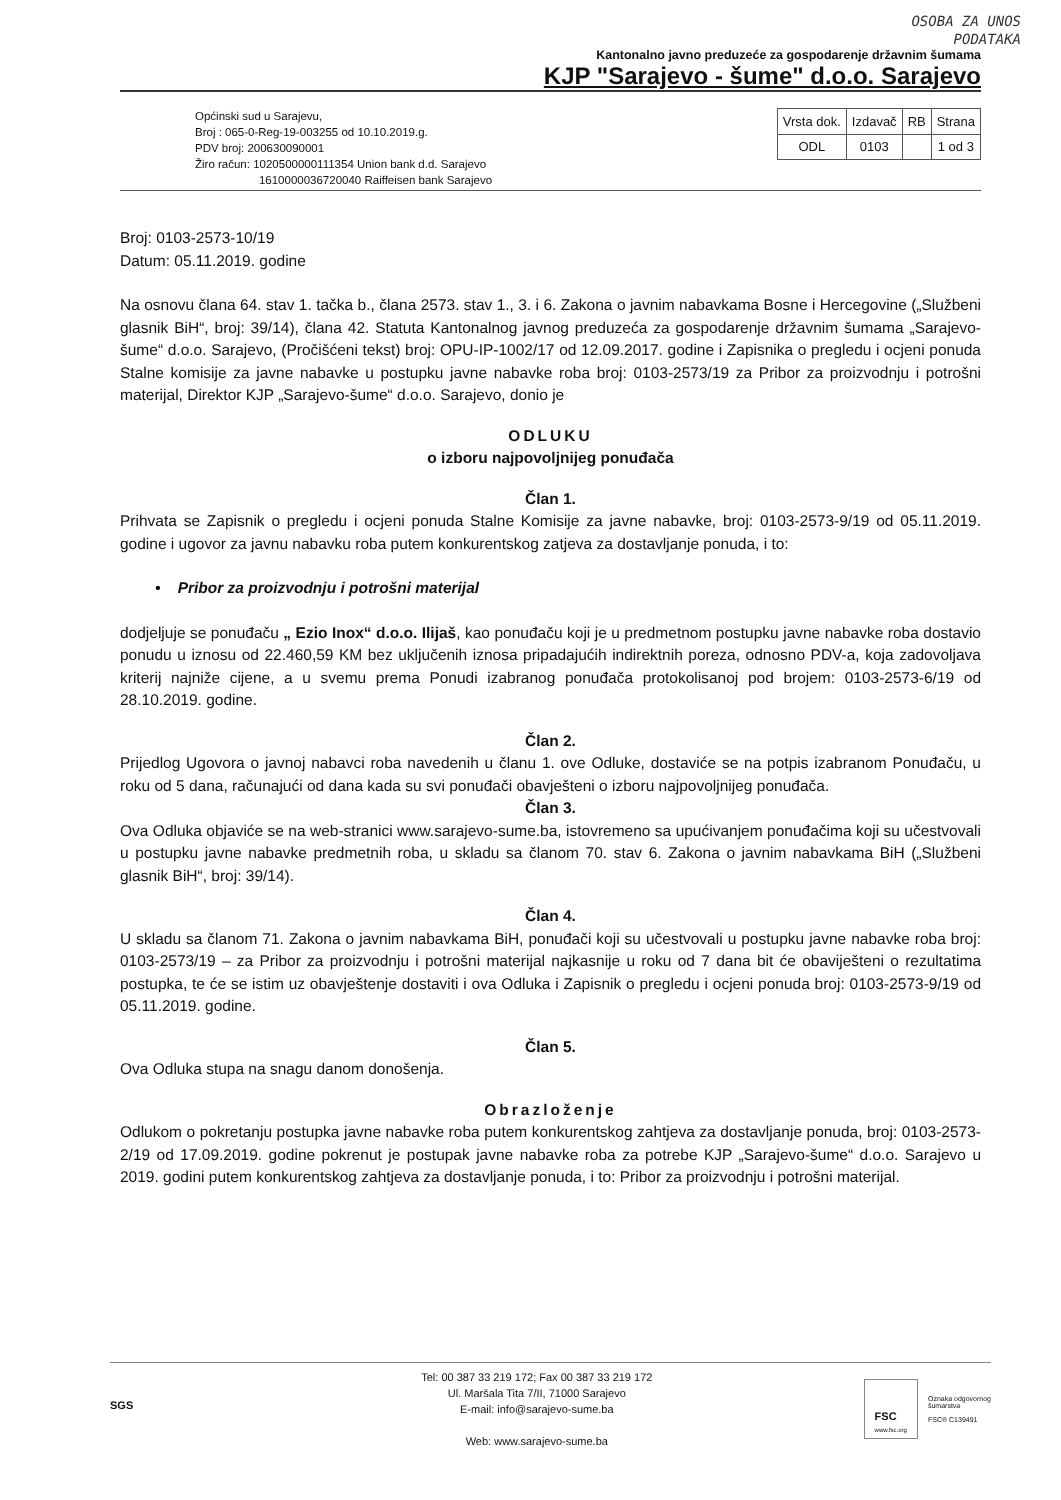OSOBA ZA UNOS
PODATAKA
Kantonalno javno preduzeće za gospodarenje državnim šumama
KJP "Sarajevo - šume" d.o.o. Sarajevo
Općinski sud u Sarajevu,
Broj : 065-0-Reg-19-003255 od 10.10.2019.g.
PDV broj: 200630090001
Žiro račun: 1020500000111354 Union bank d.d. Sarajevo
1610000036720040 Raiffeisen bank Sarajevo
| Vrsta dok. | Izdavač | RB | Strana |
| --- | --- | --- | --- |
| ODL | 0103 | | 1 od 3 |
Broj: 0103-2573-10/19
Datum: 05.11.2019. godine
Na osnovu člana 64. stav 1. tačka b., člana 2573. stav 1., 3. i 6. Zakona o javnim nabavkama Bosne i Hercegovine („Službeni glasnik BiH“, broj: 39/14), člana 42. Statuta Kantonalnog javnog preduzeća za gospodarenje državnim šumama „Sarajevo-šume“ d.o.o. Sarajevo, (Pročišćeni tekst) broj: OPU-IP-1002/17 od 12.09.2017. godine i Zapisnika o pregledu i ocjeni ponuda Stalne komisije za javne nabavke u postupku javne nabavke roba broj: 0103-2573/19 za Pribor za proizvodnju i potrošni materijal, Direktor KJP „Sarajevo-šume“ d.o.o. Sarajevo, donio je
ODLUKU
o izboru najpovoljnijeg ponuđača
Član 1.
Prihvata se Zapisnik o pregledu i ocjeni ponuda Stalne Komisije za javne nabavke, broj: 0103-2573-9/19 od 05.11.2019. godine i ugovor za javnu nabavku roba putem konkurentskog zatjeva za dostavljanje ponuda, i to:
• Pribor za proizvodnju i potrošni materijal
dodjeljuje se ponuđaču „ Ezio Inox“ d.o.o. Ilijaš, kao ponuđaču koji je u predmetnom postupku javne nabavke roba dostavio ponudu u iznosu od 22.460,59 KM bez uključenih iznosa pripadajućih indirektnih poreza, odnosno PDV-a, koja zadovoljava kriterij najniže cijene, a u svemu prema Ponudi izabranog ponuđača protokolisanoj pod brojem: 0103-2573-6/19 od 28.10.2019. godine.
Član 2.
Prijedlog Ugovora o javnoj nabavci roba navedenih u članu 1. ove Odluke, dostaviće se na potpis izabranom Ponuđaču, u roku od 5 dana, računajući od dana kada su svi ponuđači obavješteni o izboru najpovoljnijeg ponuđača.
Član 3.
Ova Odluka objaviće se na web-stranici www.sarajevo-sume.ba, istovremeno sa upućivanjem ponuđačima koji su učestvovali u postupku javne nabavke predmetnih roba, u skladu sa članom 70. stav 6. Zakona o javnim nabavkama BiH („Službeni glasnik BiH“, broj: 39/14).
Član 4.
U skladu sa članom 71. Zakona o javnim nabavkama BiH, ponuđači koji su učestvovali u postupku javne nabavke roba broj: 0103-2573/19 – za Pribor za proizvodnju i potrošni materijal najkasnije u roku od 7 dana bit će obaviješteni o rezultatima postupka, te će se istim uz obavještenje dostaviti i ova Odluka i Zapisnik o pregledu i ocjeni ponuda broj: 0103-2573-9/19 od 05.11.2019. godine.
Član 5.
Ova Odluka stupa na snagu danom donošenja.
Obrazloženje
Odlukom o pokretanju postupka javne nabavke roba putem konkurentskog zahtjeva za dostavljanje ponuda, broj: 0103-2573-2/19 od 17.09.2019. godine pokrenut je postupak javne nabavke roba za potrebe KJP „Sarajevo-šume“ d.o.o. Sarajevo u 2019. godini putem konkurentskog zahtjeva za dostavljanje ponuda, i to: Pribor za proizvodnju i potrošni materijal.
SGS
Tel: 00 387 33 219 172; Fax 00 387 33 219 172
Ul. Maršala Tita 7/II, 71000 Sarajevo
E-mail: info@sarajevo-sume.ba
Web: www.sarajevo-sume.ba
FSC
www.fsc.org
Oznaka odgovornog
šumarstva
FSC® C139491